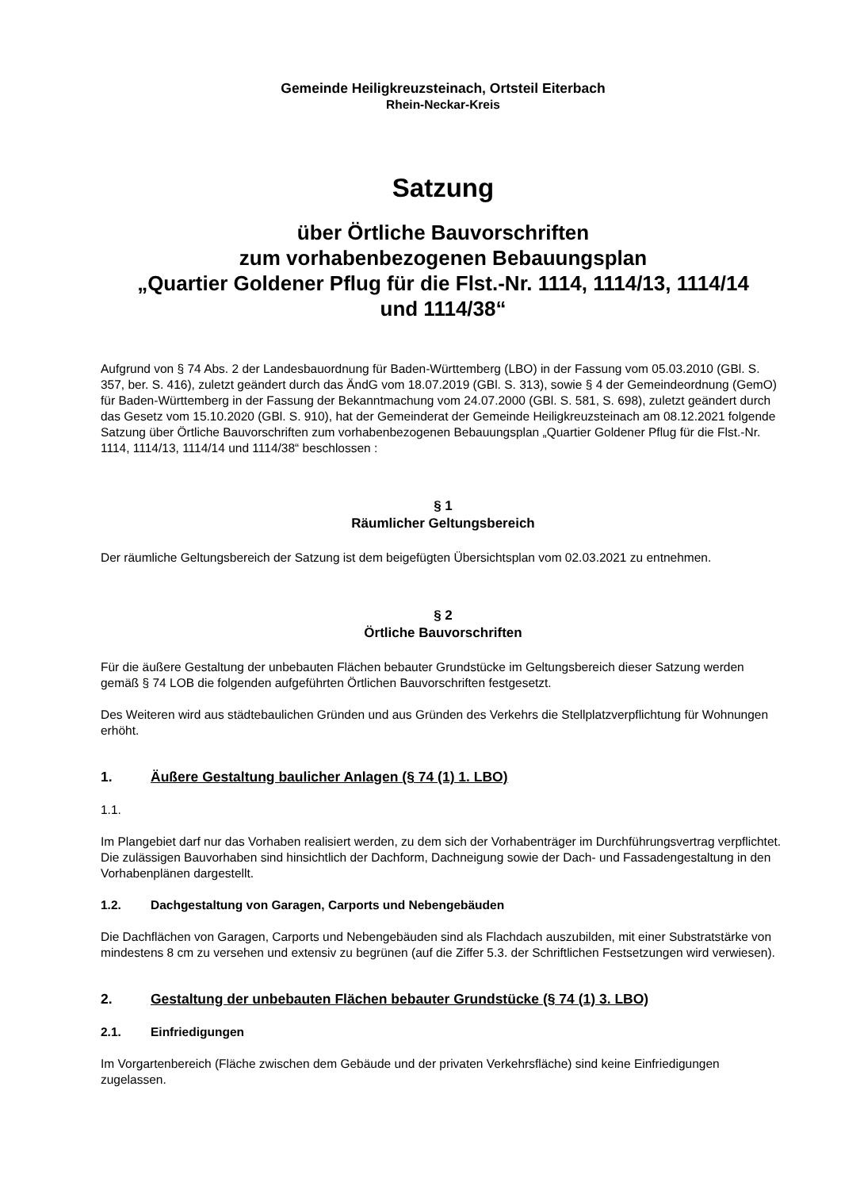Gemeinde Heiligkreuzsteinach, Ortsteil Eiterbach
Rhein-Neckar-Kreis
Satzung
über Örtliche Bauvorschriften
zum vorhabenbezogenen Bebauungsplan
„Quartier Goldener Pflug für die Flst.-Nr. 1114, 1114/13, 1114/14
und 1114/38“
Aufgrund von § 74 Abs. 2 der Landesbauordnung für Baden-Württemberg (LBO) in der Fassung vom 05.03.2010 (GBl. S. 357, ber. S. 416), zuletzt geändert durch das ÄndG vom 18.07.2019 (GBl. S. 313), sowie § 4 der Gemeindeordnung (GemO) für Baden-Württemberg in der Fassung der Bekanntmachung vom 24.07.2000 (GBl. S. 581, S. 698), zuletzt geändert durch das Gesetz vom 15.10.2020 (GBl. S. 910), hat der Gemeinderat der Gemeinde Heiligkreuzsteinach am 08.12.2021 folgende Satzung über Örtliche Bauvorschriften zum vorhabenbezogenen Bebauungsplan „Quartier Goldener Pflug für die Flst.-Nr. 1114, 1114/13, 1114/14 und 1114/38“ beschlossen :
§ 1
Räumlicher Geltungsbereich
Der räumliche Geltungsbereich der Satzung ist dem beigefügten Übersichtsplan vom 02.03.2021 zu entnehmen.
§ 2
Örtliche Bauvorschriften
Für die äußere Gestaltung der unbebauten Flächen bebauter Grundstücke im Geltungsbereich dieser Satzung werden gemäß § 74 LOB die folgenden aufgeführten Örtlichen Bauvorschriften festgesetzt.
Des Weiteren wird aus städtebaulichen Gründen und aus Gründen des Verkehrs die Stellplatzverpflichtung für Wohnungen erhöht.
1. Äußere Gestaltung baulicher Anlagen (§ 74 (1) 1. LBO)
1.1.
Im Plangebiet darf nur das Vorhaben realisiert werden, zu dem sich der Vorhabenträger im Durchführungsvertrag verpflichtet. Die zulässigen Bauvorhaben sind hinsichtlich der Dachform, Dachneigung sowie der Dach- und Fassadengestaltung in den Vorhabenplänen dargestellt.
1.2. Dachgestaltung von Garagen, Carports und Nebengebäuden
Die Dachflächen von Garagen, Carports und Nebengebäuden sind als Flachdach auszubilden, mit einer Substratstärke von mindestens 8 cm zu versehen und extensiv zu begrünen (auf die Ziffer 5.3. der Schriftlichen Festsetzungen wird verwiesen).
2. Gestaltung der unbebauten Flächen bebauter Grundstücke (§ 74 (1) 3. LBO)
2.1. Einfriedigungen
Im Vorgartenbereich (Fläche zwischen dem Gebäude und der privaten Verkehrsfläche) sind keine Einfriedigungen zugelassen.